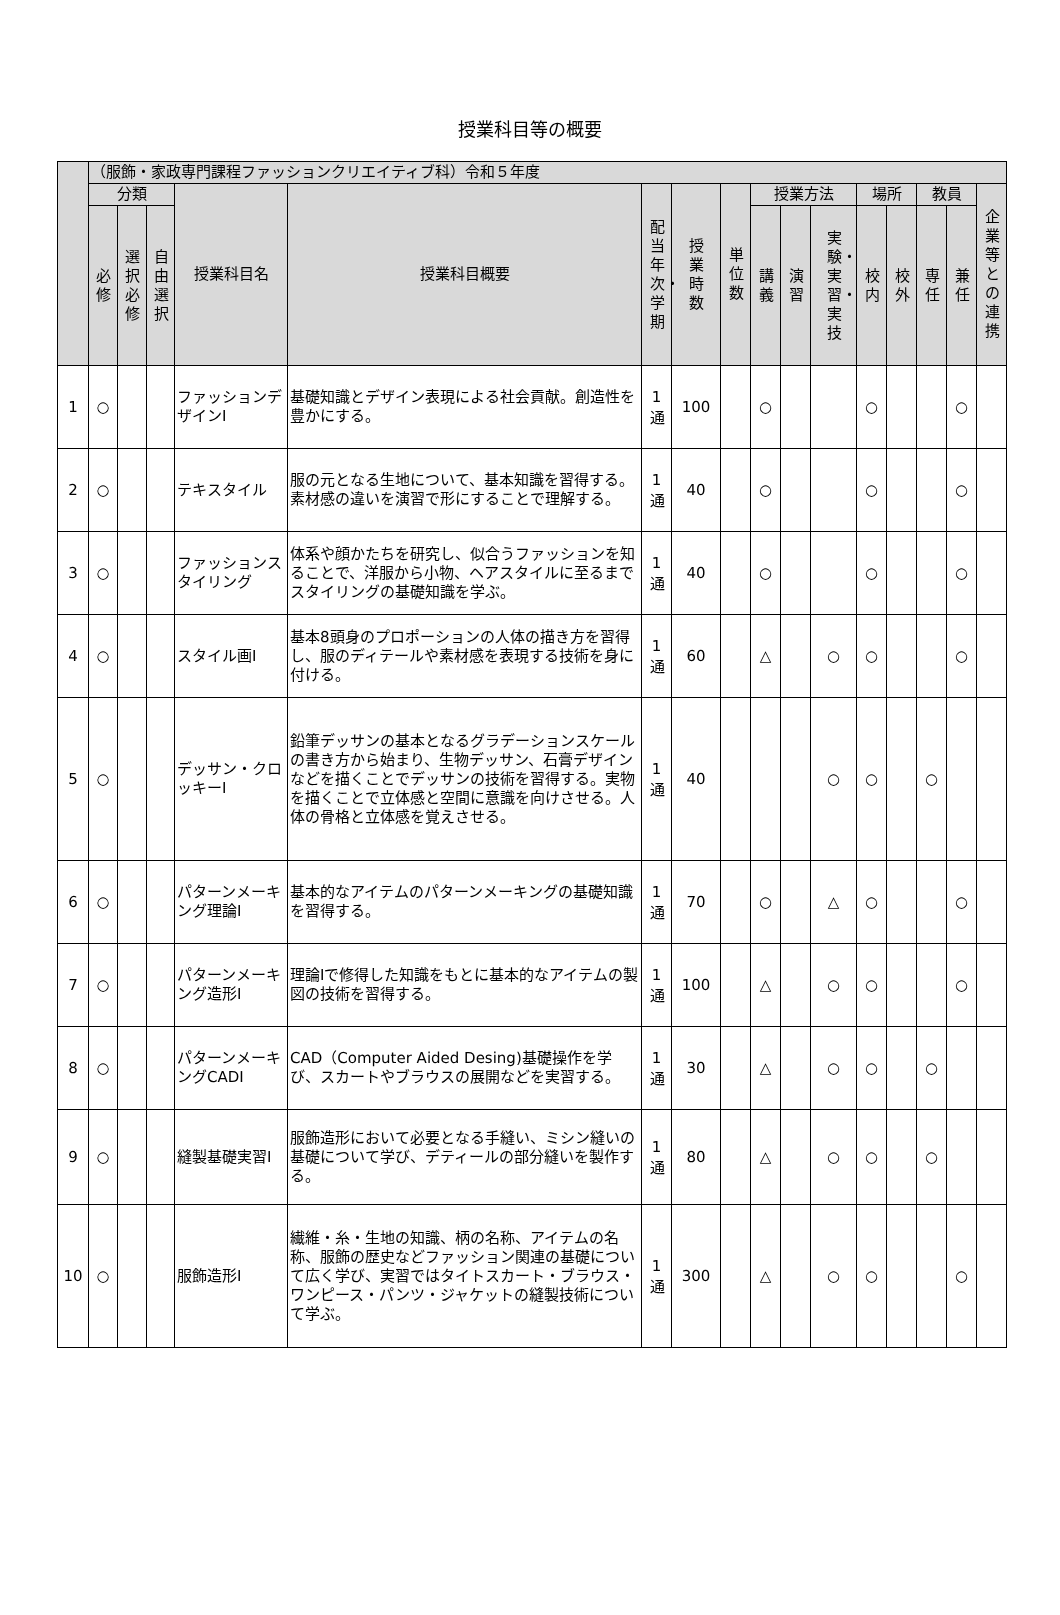授業科目等の概要
| | （服飾・家政専門課程ファッションクリエイティブ科）令和５年度 | | | | | | | | | | | | | | | |
| --- | --- | --- | --- | --- | --- | --- | --- | --- | --- | --- | --- | --- | --- | --- | --- | --- |
| | 分類 | | | 授業科目名 | 授業科目概要 | 配当年次・学期 | 授業時数 | 単位数 | 授業方法 | | | 場所 | | 教員 | | 企業等との連携 |
| | 必修 | 選択必修 | 自由選択 | | | | | | 講義 | 演習 | 実験・実習・実技 | 校内 | 校外 | 専任 | 兼任 | |
| 1 | ○ | | | ファッションデザインⅠ | 基礎知識とデザイン表現による社会貢献。創造性を豊かにする。 | 1通 | 100 | | ○ | | | ○ | | | ○ | |
| 2 | ○ | | | テキスタイル | 服の元となる生地について、基本知識を習得する。素材感の違いを演習で形にすることで理解する。 | 1通 | 40 | | ○ | | | ○ | | | ○ | |
| 3 | ○ | | | ファッションスタイリング | 体系や顔かたちを研究し、似合うファッションを知ることで、洋服から小物、ヘアスタイルに至るまでスタイリングの基礎知識を学ぶ。 | 1通 | 40 | | ○ | | | ○ | | | ○ | |
| 4 | ○ | | | スタイル画Ⅰ | 基本8頭身のプロポーションの人体の描き方を習得し、服のディテールや素材感を表現する技術を身に付ける。 | 1通 | 60 | | △ | | ○ | ○ | | | ○ | |
| 5 | ○ | | | デッサン・クロッキーⅠ | 鉛筆デッサンの基本となるグラデーションスケールの書き方から始まり、生物デッサン、石膏デザインなどを描くことでデッサンの技術を習得する。実物を描くことで立体感と空間に意識を向けさせる。人体の骨格と立体感を覚えさせる。 | 1通 | 40 | | | | ○ | ○ | | ○ | | |
| 6 | ○ | | | パターンメーキング理論Ⅰ | 基本的なアイテムのパターンメーキングの基礎知識を習得する。 | 1通 | 70 | | ○ | | △ | ○ | | | ○ | |
| 7 | ○ | | | パターンメーキング造形Ⅰ | 理論Ⅰで修得した知識をもとに基本的なアイテムの製図の技術を習得する。 | 1通 | 100 | | △ | | ○ | ○ | | | ○ | |
| 8 | ○ | | | パターンメーキングCADⅠ | CAD（Computer Aided Desing)基礎操作を学び、スカートやブラウスの展開などを実習する。 | 1通 | 30 | | △ | | ○ | ○ | | ○ | | |
| 9 | ○ | | | 縫製基礎実習Ⅰ | 服飾造形において必要となる手縫い、ミシン縫いの基礎について学び、デティールの部分縫いを製作する。 | 1通 | 80 | | △ | | ○ | ○ | | ○ | | |
| 10 | ○ | | | 服飾造形Ⅰ | 繊維・糸・生地の知識、柄の名称、アイテムの名称、服飾の歴史などファッション関連の基礎について広く学び、実習ではタイトスカート・ブラウス・ワンピース・パンツ・ジャケットの縫製技術について学ぶ。 | 1通 | 300 | | △ | | ○ | ○ | | | ○ | |